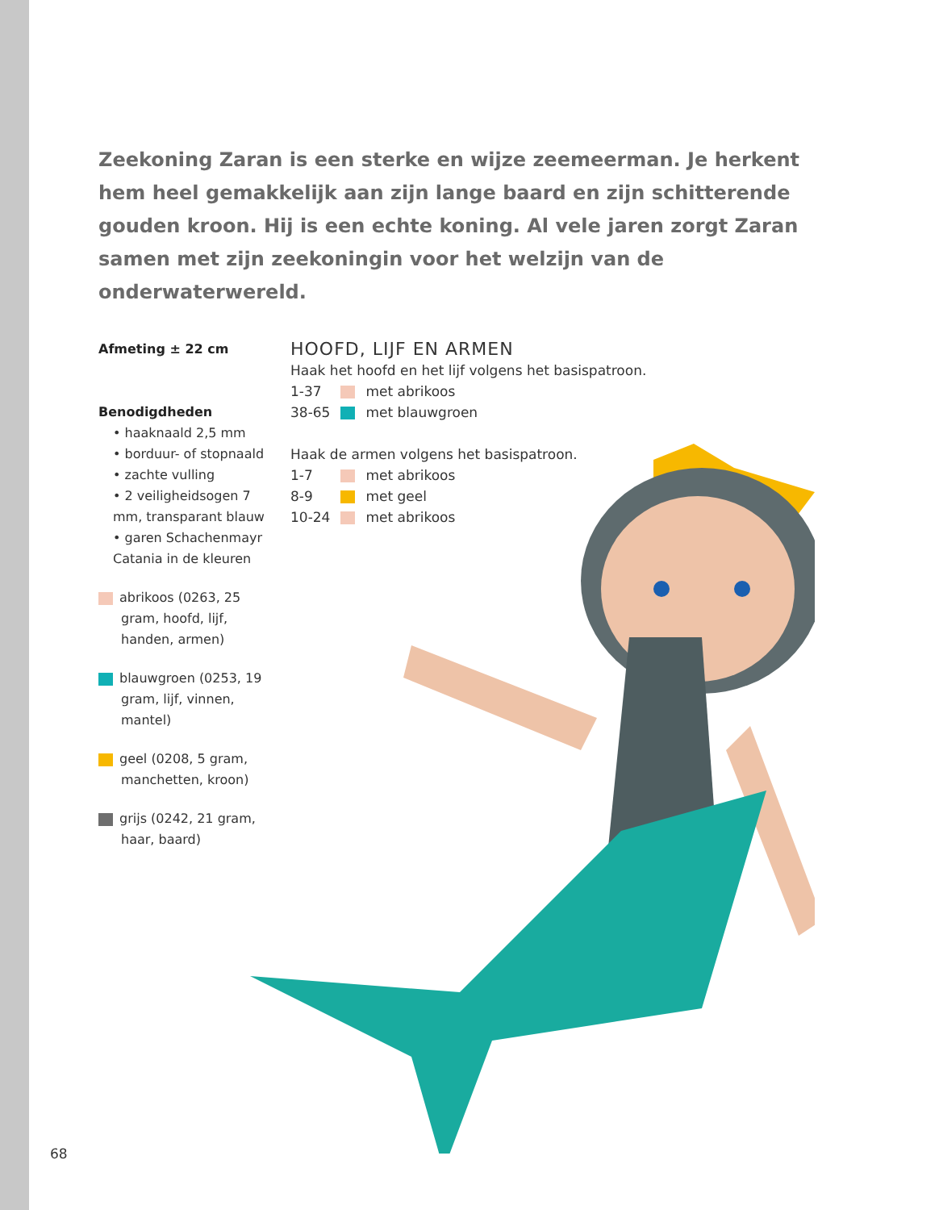Zeekoning Zaran is een sterke en wijze zeemeerman. Je herkent hem heel gemakkelijk aan zijn lange baard en zijn schitterende gouden kroon. Hij is een echte koning. Al vele jaren zorgt Zaran samen met zijn zeekoningin voor het welzijn van de onderwaterwereld.
Afmeting ± 22 cm
Benodigdheden
• haaknaald 2,5 mm
• borduur- of stopnaald
• zachte vulling
• 2 veiligheidsogen 7 mm, transparant blauw
• garen Schachenmayr Catania in de kleuren
abrikoos (0263, 25 gram, hoofd, lijf, handen, armen)
blauwgroen (0253, 19 gram, lijf, vinnen, mantel)
geel (0208, 5 gram, manchetten, kroon)
grijs (0242, 21 gram, haar, baard)
HOOFD, LIJF EN ARMEN
Haak het hoofd en het lijf volgens het basispatroon.
1-37 met abrikoos
38-65 met blauwgroen
Haak de armen volgens het basispatroon.
1-7 met abrikoos
8-9 met geel
10-24 met abrikoos
68